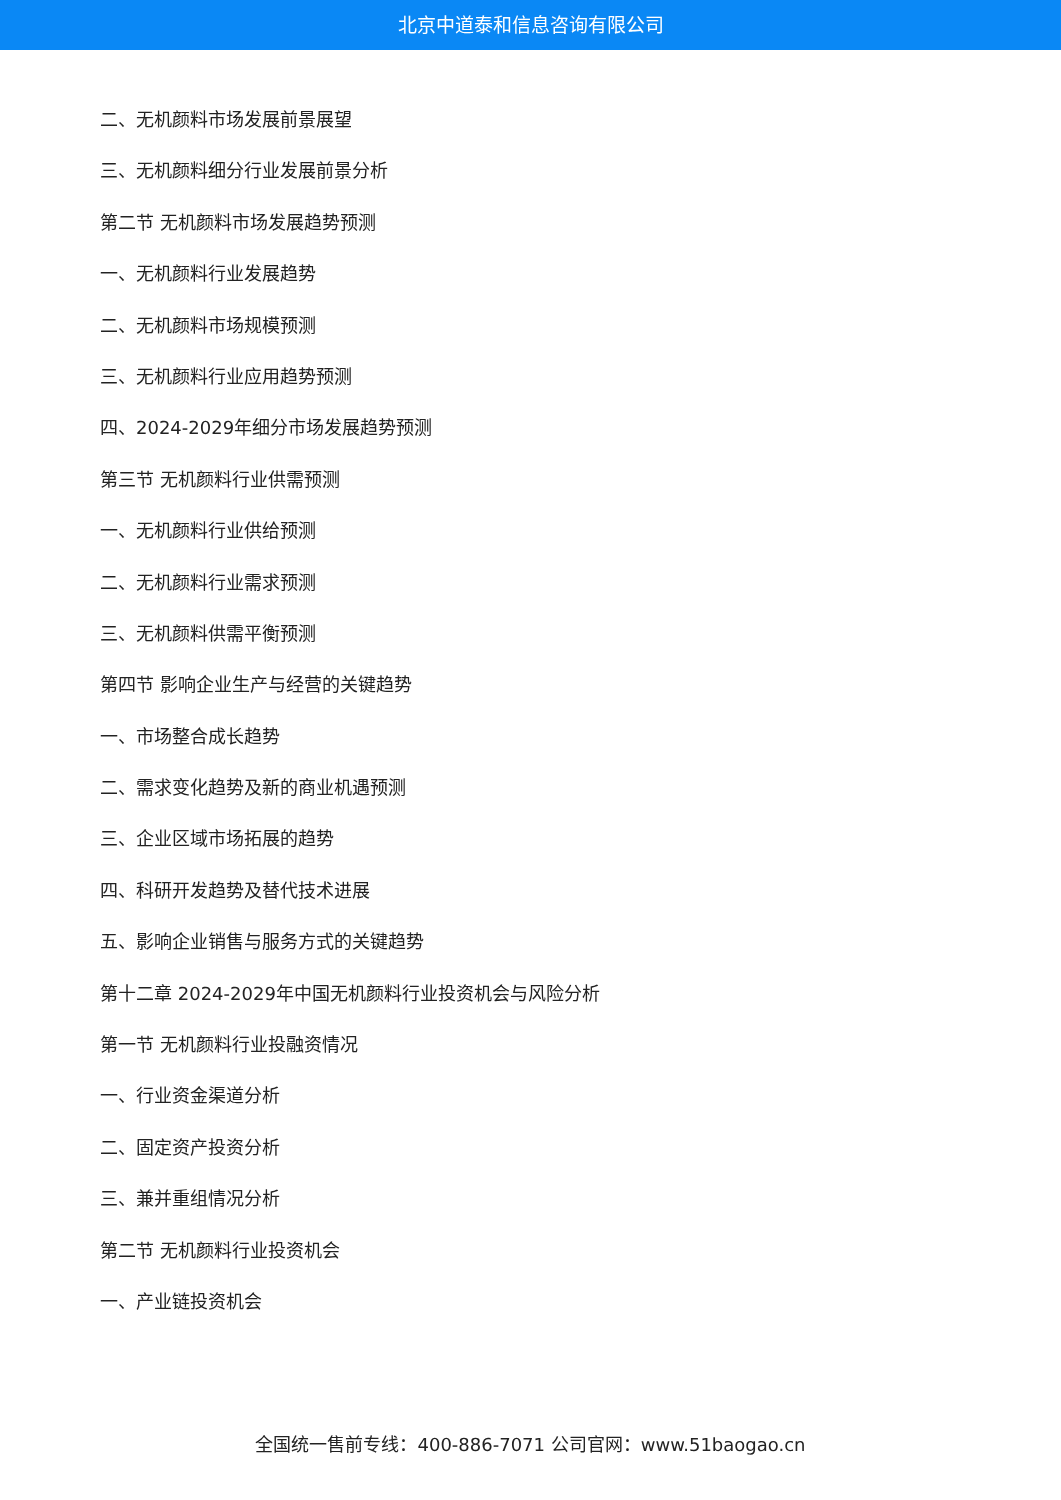北京中道泰和信息咨询有限公司
二、无机颜料市场发展前景展望
三、无机颜料细分行业发展前景分析
第二节 无机颜料市场发展趋势预测
一、无机颜料行业发展趋势
二、无机颜料市场规模预测
三、无机颜料行业应用趋势预测
四、2024-2029年细分市场发展趋势预测
第三节 无机颜料行业供需预测
一、无机颜料行业供给预测
二、无机颜料行业需求预测
三、无机颜料供需平衡预测
第四节 影响企业生产与经营的关键趋势
一、市场整合成长趋势
二、需求变化趋势及新的商业机遇预测
三、企业区域市场拓展的趋势
四、科研开发趋势及替代技术进展
五、影响企业销售与服务方式的关键趋势
第十二章 2024-2029年中国无机颜料行业投资机会与风险分析
第一节 无机颜料行业投融资情况
一、行业资金渠道分析
二、固定资产投资分析
三、兼并重组情况分析
第二节 无机颜料行业投资机会
一、产业链投资机会
全国统一售前专线：400-886-7071 公司官网：www.51baogao.cn